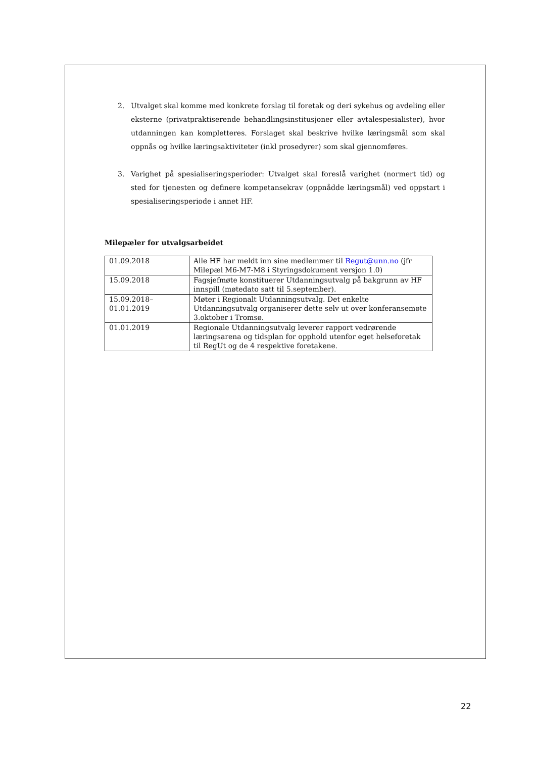2. Utvalget skal komme med konkrete forslag til foretak og deri sykehus og avdeling eller eksterne (privatpraktiserende behandlingsinstitusjoner eller avtalespesialister), hvor utdanningen kan kompletteres. Forslaget skal beskrive hvilke læringsmål som skal oppnås og hvilke læringsaktiviteter (inkl prosedyrer) som skal gjennomføres.
3. Varighet på spesialiseringsperioder: Utvalget skal foreslå varighet (normert tid) og sted for tjenesten og definere kompetansekrav (oppnådde læringsmål) ved oppstart i spesialiseringsperiode i annet HF.
Milepæler for utvalgsarbeidet
| 01.09.2018 | Alle HF har meldt inn sine medlemmer til Regut@unn.no (jfr Milepæl M6-M7-M8 i Styringsdokument versjon 1.0) |
| 15.09.2018 | Fagsjefmøte konstituerer Utdanningsutvalg på bakgrunn av HF innspill (møtedato satt til 5.september). |
| 15.09.2018– 01.01.2019 | Møter i Regionalt Utdanningsutvalg. Det enkelte Utdanningsutvalg organiserer dette selv ut over konferansemøte 3.oktober i Tromsø. |
| 01.01.2019 | Regionale Utdanningsutvalg leverer rapport vedrørende læringsarena og tidsplan for opphold utenfor eget helseforetak til RegUt og de 4 respektive foretakene. |
22